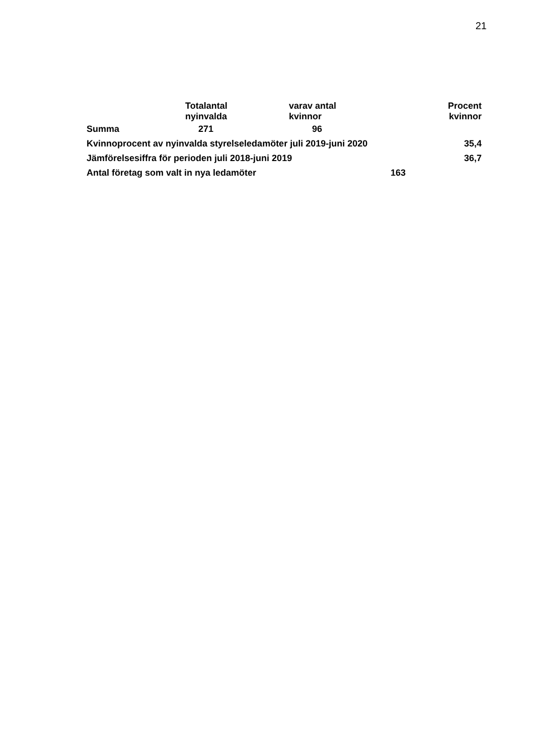21
| | Totalantal nyinvalda | varav antal kvinnor | | Procent kvinnor |
| --- | --- | --- | --- | --- |
| Summa | 271 | 96 | | |
| Kvinnoprocent av nyinvalda styrelseledamöter juli 2019-juni 2020 | | | | 35,4 |
| Jämförelsesiffra för perioden juli 2018-juni 2019 | | | | 36,7 |
| Antal företag som valt in nya ledamöter | | | 163 | |